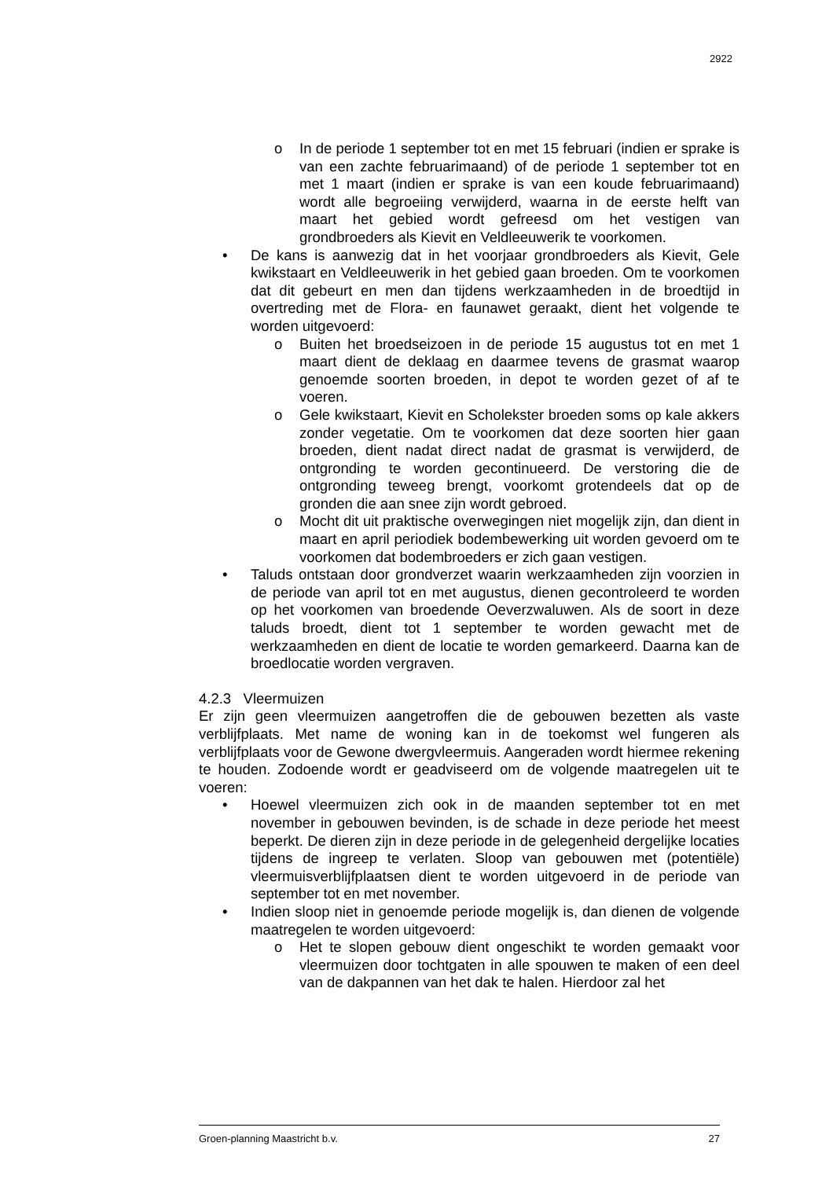2922
o In de periode 1 september tot en met 15 februari (indien er sprake is van een zachte februarimaand) of de periode 1 september tot en met 1 maart (indien er sprake is van een koude februarimaand) wordt alle begroeiing verwijderd, waarna in de eerste helft van maart het gebied wordt gefreesd om het vestigen van grondbroeders als Kievit en Veldleeuwerik te voorkomen.
• De kans is aanwezig dat in het voorjaar grondbroeders als Kievit, Gele kwikstaart en Veldleeuwerik in het gebied gaan broeden. Om te voorkomen dat dit gebeurt en men dan tijdens werkzaamheden in de broedtijd in overtreding met de Flora- en faunawet geraakt, dient het volgende te worden uitgevoerd:
o Buiten het broedseizoen in de periode 15 augustus tot en met 1 maart dient de deklaag en daarmee tevens de grasmat waarop genoemde soorten broeden, in depot te worden gezet of af te voeren.
o Gele kwikstaart, Kievit en Scholekster broeden soms op kale akkers zonder vegetatie. Om te voorkomen dat deze soorten hier gaan broeden, dient nadat direct nadat de grasmat is verwijderd, de ontgronding te worden gecontinueerd. De verstoring die de ontgronding teweeg brengt, voorkomt grotendeels dat op de gronden die aan snee zijn wordt gebroed.
o Mocht dit uit praktische overwegingen niet mogelijk zijn, dan dient in maart en april periodiek bodembewerking uit worden gevoerd om te voorkomen dat bodembroeders er zich gaan vestigen.
• Taluds ontstaan door grondverzet waarin werkzaamheden zijn voorzien in de periode van april tot en met augustus, dienen gecontroleerd te worden op het voorkomen van broedende Oeverzwaluwen. Als de soort in deze taluds broedt, dient tot 1 september te worden gewacht met de werkzaamheden en dient de locatie te worden gemarkeerd. Daarna kan de broedlocatie worden vergraven.
4.2.3 Vleermuizen
Er zijn geen vleermuizen aangetroffen die de gebouwen bezetten als vaste verblijfplaats. Met name de woning kan in de toekomst wel fungeren als verblijfplaats voor de Gewone dwergvleermuis. Aangeraden wordt hiermee rekening te houden. Zodoende wordt er geadviseerd om de volgende maatregelen uit te voeren:
• Hoewel vleermuizen zich ook in de maanden september tot en met november in gebouwen bevinden, is de schade in deze periode het meest beperkt. De dieren zijn in deze periode in de gelegenheid dergelijke locaties tijdens de ingreep te verlaten. Sloop van gebouwen met (potentiële) vleermuisverblijfplaatsen dient te worden uitgevoerd in de periode van september tot en met november.
• Indien sloop niet in genoemde periode mogelijk is, dan dienen de volgende maatregelen te worden uitgevoerd:
o Het te slopen gebouw dient ongeschikt te worden gemaakt voor vleermuizen door tochtgaten in alle spouwen te maken of een deel van de dakpannen van het dak te halen. Hierdoor zal het
Groen-planning Maastricht b.v. 27